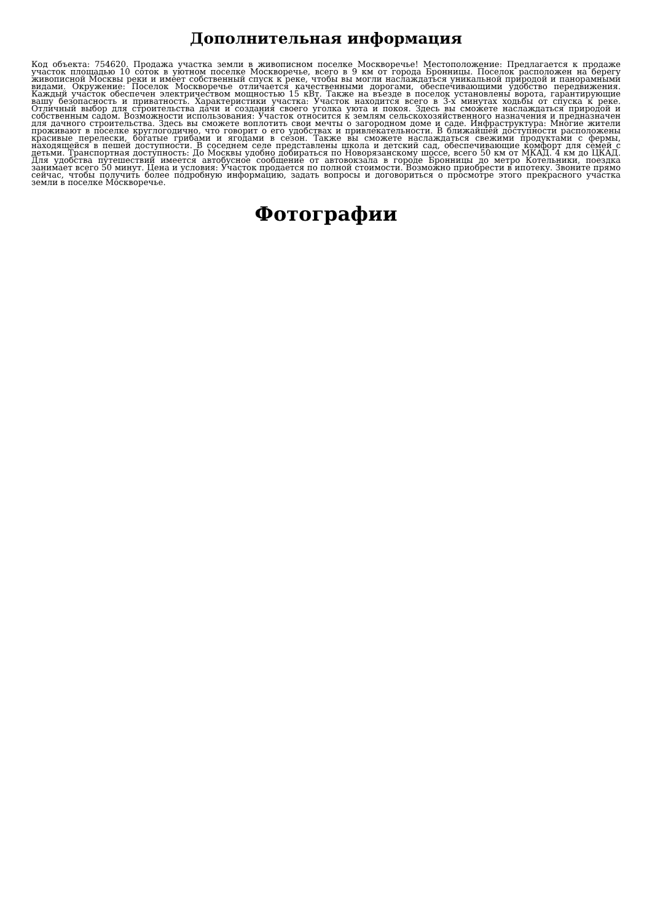Дополнительная информация
Код объекта: 754620. Продажа участка земли в живописном поселке Москворечье! Местоположение: Предлагается к продаже участок площадью 10 соток в уютном поселке Москворечье, всего в 9 км от города Бронницы. Поселок расположен на берегу живописной Москвы реки и имеет собственный спуск к реке, чтобы вы могли наслаждаться уникальной природой и панорамными видами. Окружение: Поселок Москворечье отличается качественными дорогами, обеспечивающими удобство передвижения. Каждый участок обеспечен электричеством мощностью 15 кВт. Также на въезде в поселок установлены ворота, гарантирующие вашу безопасность и приватность. Характеристики участка: Участок находится всего в 3-х минутах ходьбы от спуска к реке. Отличный выбор для строительства дачи и создания своего уголка уюта и покоя. Здесь вы сможете наслаждаться природой и собственным садом. Возможности использования: Участок относится к землям сельскохозяйственного назначения и предназначен для дачного строительства. Здесь вы сможете воплотить свои мечты о загородном доме и саде. Инфраструктура: Многие жители проживают в поселке круглогодично, что говорит о его удобствах и привлекательности. В ближайшей доступности расположены красивые перелески, богатые грибами и ягодами в сезон. Также вы сможете наслаждаться свежими продуктами с фермы, находящейся в пешей доступности. В соседнем селе представлены школа и детский сад, обеспечивающие комфорт для семей с детьми. Транспортная доступность: До Москвы удобно добираться по Новорязанскому шоссе, всего 50 км от МКАД. 4 км до ЦКАД. Для удобства путешествий имеется автобусное сообщение от автовокзала в городе Бронницы до метро Котельники, поездка занимает всего 50 минут. Цена и условия: Участок продается по полной стоимости. Возможно приобрести в ипотеку. Звоните прямо сейчас, чтобы получить более подробную информацию, задать вопросы и договориться о просмотре этого прекрасного участка земли в поселке Москворечье.
Фотографии